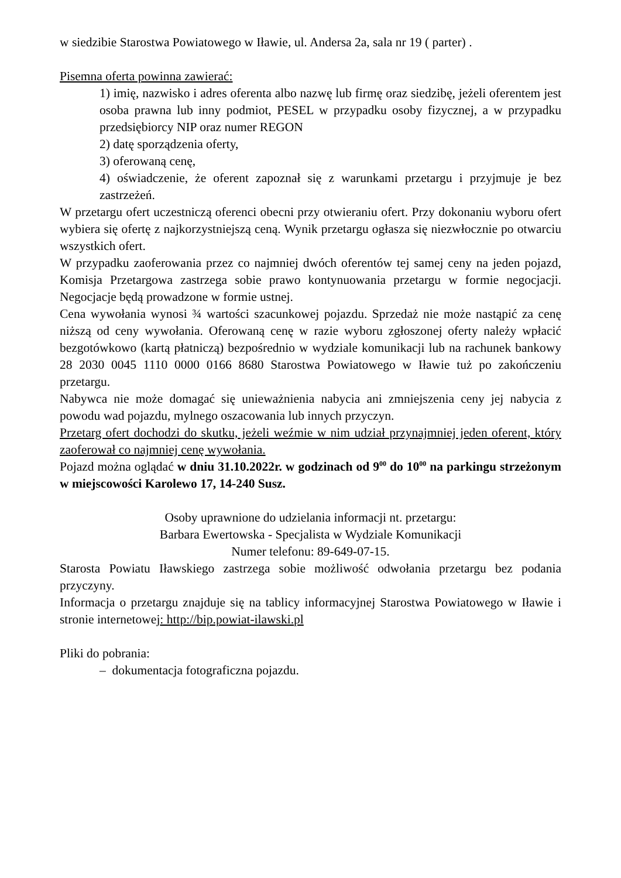w siedzibie Starostwa Powiatowego w Iławie, ul. Andersa 2a, sala nr 19 ( parter) .
Pisemna oferta powinna zawierać:
1) imię, nazwisko i adres oferenta albo nazwę lub firmę oraz siedzibę, jeżeli oferentem jest osoba prawna lub inny podmiot, PESEL w przypadku osoby fizycznej, a w przypadku przedsiębiorcy NIP oraz numer REGON
2) datę sporządzenia oferty,
3) oferowaną cenę,
4) oświadczenie, że oferent zapoznał się z warunkami przetargu i przyjmuje je bez zastrzeżeń.
W przetargu ofert uczestniczą oferenci obecni przy otwieraniu ofert. Przy dokonaniu wyboru ofert wybiera się ofertę z najkorzystniejszą ceną. Wynik przetargu ogłasza się niezwłocznie po otwarciu wszystkich ofert.
W przypadku zaoferowania przez co najmniej dwóch oferentów tej samej ceny na jeden pojazd, Komisja Przetargowa zastrzega sobie prawo kontynuowania przetargu w formie negocjacji. Negocjacje będą prowadzone w formie ustnej.
Cena wywołania wynosi ¾ wartości szacunkowej pojazdu. Sprzedaż nie może nastąpić za cenę niższą od ceny wywołania. Oferowaną cenę w razie wyboru zgłoszonej oferty należy wpłacić bezgotówkowo (kartą płatniczą) bezpośrednio w wydziale komunikacji lub na rachunek bankowy 28 2030 0045 1110 0000 0166 8680 Starostwa Powiatowego w Iławie tuż po zakończeniu przetargu.
Nabywca nie może domagać się unieważnienia nabycia ani zmniejszenia ceny jej nabycia z powodu wad pojazdu, mylnego oszacowania lub innych przyczyn.
Przetarg ofert dochodzi do skutku, jeżeli weźmie w nim udział przynajmniej jeden oferent, który zaoferował co najmniej cenę wywołania.
Pojazd można oglądać w dniu 31.10.2022r. w godzinach od 9<sup>00</sup> do 10<sup>00</sup> na parkingu strzeżonym w miejscowości Karolewo 17, 14-240 Susz.
Osoby uprawnione do udzielania informacji nt. przetargu:
Barbara Ewertowska - Specjalista w Wydziale Komunikacji
Numer telefonu: 89-649-07-15.
Starosta Powiatu Iławskiego zastrzega sobie możliwość odwołania przetargu bez podania przyczyny.
Informacja o przetargu znajduje się na tablicy informacyjnej Starostwa Powiatowego w Iławie i stronie internetowej: http://bip.powiat-ilawski.pl
Pliki do pobrania:
– dokumentacja fotograficzna pojazdu.